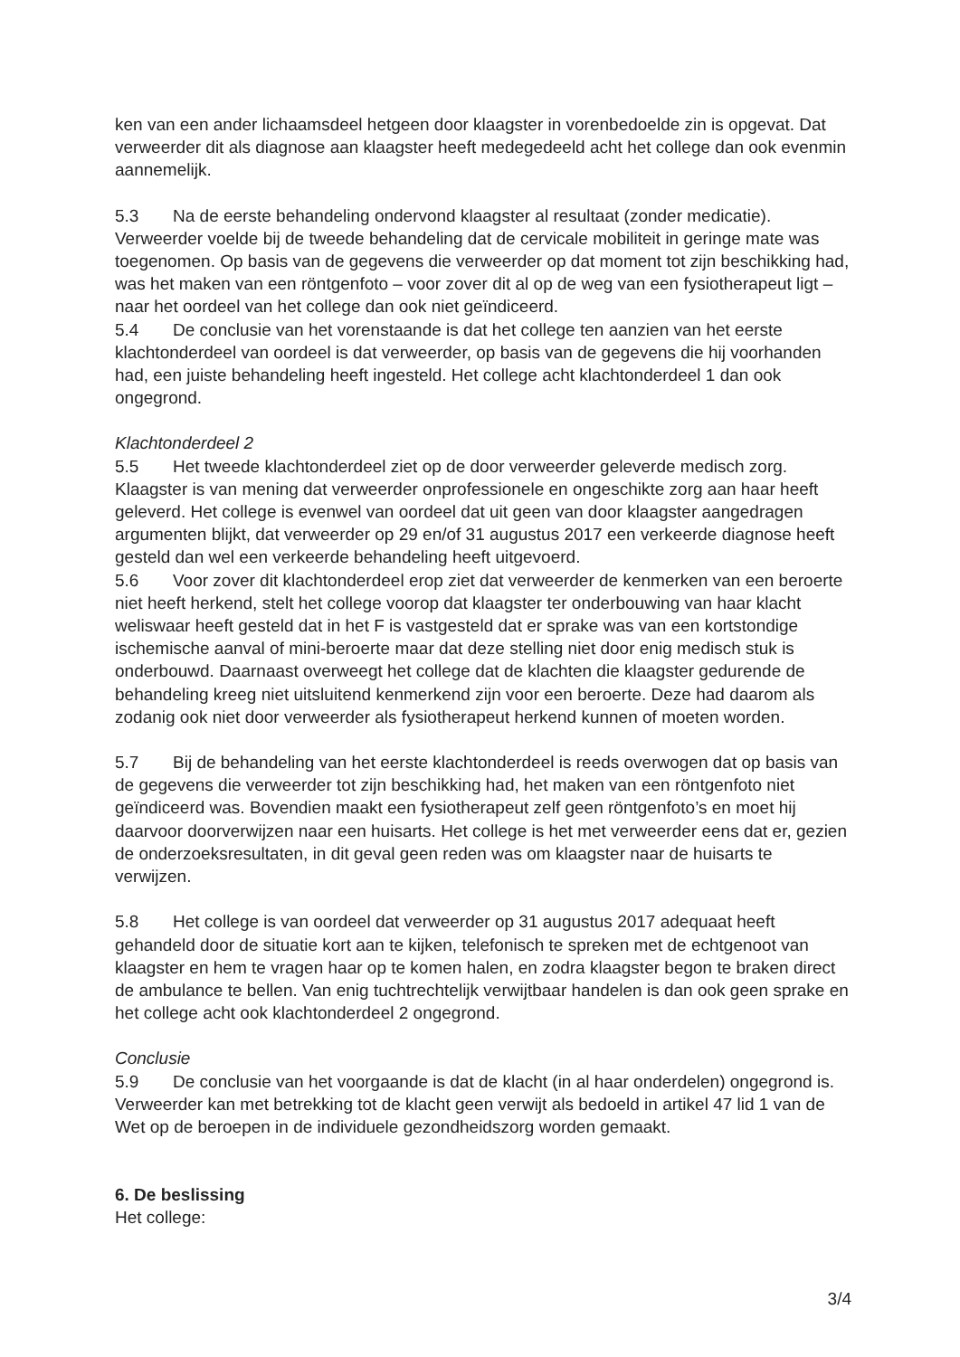ken van een ander lichaamsdeel hetgeen door klaagster in vorenbedoelde zin is opgevat. Dat verweerder dit als diagnose aan klaagster heeft medegedeeld acht het college dan ook evenmin aannemelijk.
5.3 Na de eerste behandeling ondervond klaagster al resultaat (zonder medicatie). Verweerder voelde bij de tweede behandeling dat de cervicale mobiliteit in geringe mate was toegenomen. Op basis van de gegevens die verweerder op dat moment tot zijn beschikking had, was het maken van een röntgenfoto – voor zover dit al op de weg van een fysiotherapeut ligt – naar het oordeel van het college dan ook niet geïndiceerd.
5.4 De conclusie van het vorenstaande is dat het college ten aanzien van het eerste klachtonderdeel van oordeel is dat verweerder, op basis van de gegevens die hij voorhanden had, een juiste behandeling heeft ingesteld. Het college acht klachtonderdeel 1 dan ook ongegrond.
Klachtonderdeel 2
5.5 Het tweede klachtonderdeel ziet op de door verweerder geleverde medisch zorg. Klaagster is van mening dat verweerder onprofessionele en ongeschikte zorg aan haar heeft geleverd. Het college is evenwel van oordeel dat uit geen van door klaagster aangedragen argumenten blijkt, dat verweerder op 29 en/of 31 augustus 2017 een verkeerde diagnose heeft gesteld dan wel een verkeerde behandeling heeft uitgevoerd.
5.6 Voor zover dit klachtonderdeel erop ziet dat verweerder de kenmerken van een beroerte niet heeft herkend, stelt het college voorop dat klaagster ter onderbouwing van haar klacht weliswaar heeft gesteld dat in het F is vastgesteld dat er sprake was van een kortstondige ischemische aanval of mini-beroerte maar dat deze stelling niet door enig medisch stuk is onderbouwd. Daarnaast overweegt het college dat de klachten die klaagster gedurende de behandeling kreeg niet uitsluitend kenmerkend zijn voor een beroerte. Deze had daarom als zodanig ook niet door verweerder als fysiotherapeut herkend kunnen of moeten worden.
5.7 Bij de behandeling van het eerste klachtonderdeel is reeds overwogen dat op basis van de gegevens die verweerder tot zijn beschikking had, het maken van een röntgenfoto niet geïndiceerd was. Bovendien maakt een fysiotherapeut zelf geen röntgenfoto’s en moet hij daarvoor doorverwijzen naar een huisarts. Het college is het met verweerder eens dat er, gezien de onderzoeksresultaten, in dit geval geen reden was om klaagster naar de huisarts te verwijzen.
5.8 Het college is van oordeel dat verweerder op 31 augustus 2017 adequaat heeft gehandeld door de situatie kort aan te kijken, telefonisch te spreken met de echtgenoot van klaagster en hem te vragen haar op te komen halen, en zodra klaagster begon te braken direct de ambulance te bellen. Van enig tuchtrechtelijk verwijtbaar handelen is dan ook geen sprake en het college acht ook klachtonderdeel 2 ongegrond.
Conclusie
5.9 De conclusie van het voorgaande is dat de klacht (in al haar onderdelen) ongegrond is. Verweerder kan met betrekking tot de klacht geen verwijt als bedoeld in artikel 47 lid 1 van de Wet op de beroepen in de individuele gezondheidszorg worden gemaakt.
6. De beslissing
Het college:
3/4